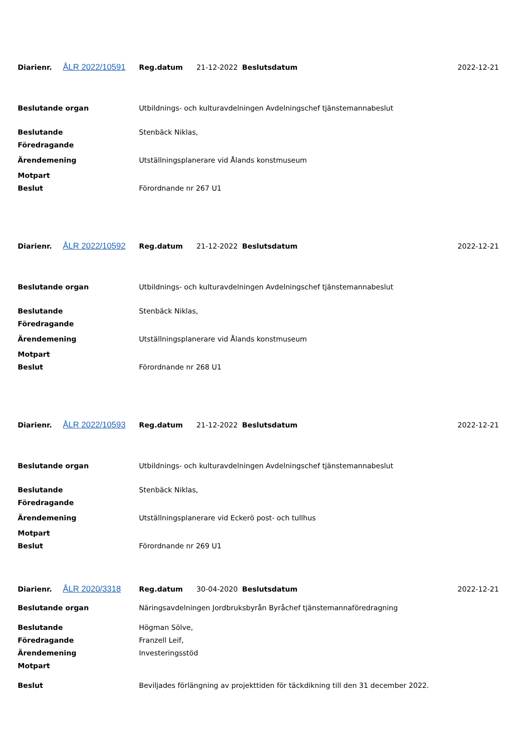| Diarienr. | ÅLR 2022/10591 | Reg.datum | 21-12-2022 | Beslutsdatum | 2022-12-21 |
| Beslutande organ | Utbildnings- och kulturavdelningen Avdelningschef tjänstemannabeslut |
| Beslutande | Stenbäck Niklas, |
| Föredragande | |
| Ärendemening | Utställningsplanerare vid Ålands konstmuseum |
| Motpart | |
| Beslut | Förordnande nr 267 U1 |
| Diarienr. | ÅLR 2022/10592 | Reg.datum | 21-12-2022 | Beslutsdatum | 2022-12-21 |
| Beslutande organ | Utbildnings- och kulturavdelningen Avdelningschef tjänstemannabeslut |
| Beslutande | Stenbäck Niklas, |
| Föredragande | |
| Ärendemening | Utställningsplanerare vid Ålands konstmuseum |
| Motpart | |
| Beslut | Förordnande nr 268 U1 |
| Diarienr. | ÅLR 2022/10593 | Reg.datum | 21-12-2022 | Beslutsdatum | 2022-12-21 |
| Beslutande organ | Utbildnings- och kulturavdelningen Avdelningschef tjänstemannabeslut |
| Beslutande | Stenbäck Niklas, |
| Föredragande | |
| Ärendemening | Utställningsplanerare vid Eckerö post- och tullhus |
| Motpart | |
| Beslut | Förordnande nr 269 U1 |
| Diarienr. | ÅLR 2020/3318 | Reg.datum | 30-04-2020 | Beslutsdatum | 2022-12-21 |
| Beslutande organ | Näringsavdelningen Jordbruksbyrån Byråchef tjänstemannaföredragning |
| Beslutande | Högman Sölve, |
| Föredragande | Franzell Leif, |
| Ärendemening | Investeringsstöd |
| Motpart | |
| Beslut | Beviljades förlängning av projekttiden för täckdikning till den 31 december 2022. |